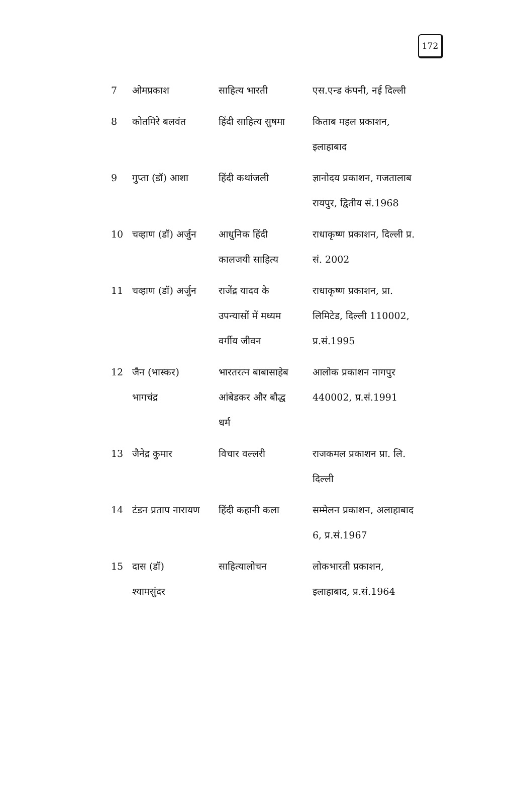172
| 7 | ओमप्रकाश | साहित्य भारती | एस.एन्ड कंपनी, नई दिल्ली |
| 8 | कोतमिरे बलवंत | हिंदी साहित्य सुषमा | किताब महल प्रकाशन, इलाहाबाद |
| 9 | गुप्ता (डॉ) आशा | हिंदी कथांजली | ज्ञानोदय प्रकाशन, गजतालाब रायपुर, द्वितीय सं.1968 |
| 10 | चव्हाण (डॉ) अर्जुन | आधुनिक हिंदी कालजयी साहित्य | राधाकृष्ण प्रकाशन, दिल्ली प्र. सं. 2002 |
| 11 | चव्हाण (डॉ) अर्जुन | राजेंद्र यादव के उपन्यासों में मध्यम वर्गीय जीवन | राधाकृष्ण प्रकाशन, प्रा. लिमिटेड, दिल्ली 110002, प्र.सं.1995 |
| 12 | जैन (भास्कर) भागचंद्र | भारतरत्न बाबासाहेब आंबेडकर और बौद्ध धर्म | आलोक प्रकाशन नागपुर 440002, प्र.सं.1991 |
| 13 | जैनेद्र कुमार | विचार वल्लरी | राजकमल प्रकाशन प्रा. लि. दिल्ली |
| 14 | टंडन प्रताप नारायण | हिंदी कहानी कला | सम्मेलन प्रकाशन, अलाहाबाद 6, प्र.सं.1967 |
| 15 | दास (डॉ) श्यामसुंदर | साहित्यालोचन | लोकभारती प्रकाशन, इलाहाबाद, प्र.सं.1964 |